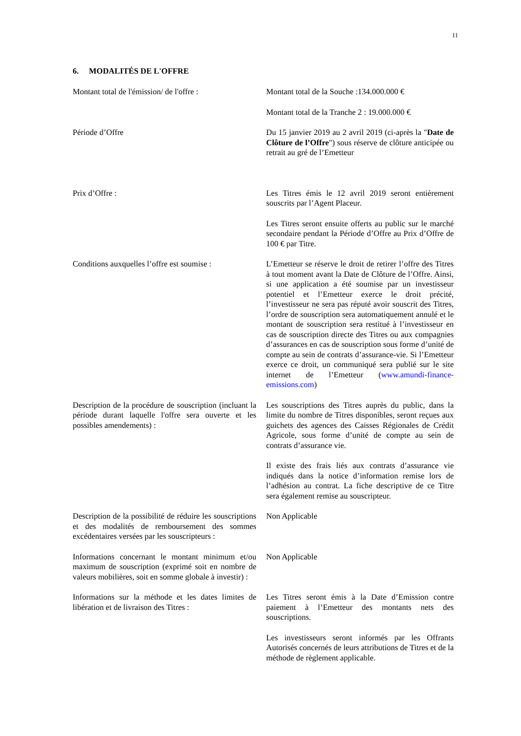11
6. MODALITÉS DE L'OFFRE
Montant total de l'émission/ de l'offre :
Montant total de la Souche :134.000.000 €
Montant total de la Tranche 2 : 19.000.000 €
Période d’Offre Du 15 janvier 2019 au 2 avril 2019 (ci-après la "Date de Clôture de l’Offre") sous réserve de clôture anticipée ou retrait au gré de l’Emetteur
Prix d’Offre : Les Titres émis le 12 avril 2019 seront entièrement souscrits par l’Agent Placeur.
Les Titres seront ensuite offerts au public sur le marché secondaire pendant la Période d’Offre au Prix d’Offre de 100 € par Titre.
Conditions auxquelles l’offre est soumise :
L’Emetteur se réserve le droit de retirer l’offre des Titres à tout moment avant la Date de Clôture de l’Offre. Ainsi, si une application a été soumise par un investisseur potentiel et l’Emetteur exerce le droit précité, l’investisseur ne sera pas réputé avoir souscrit des Titres, l’ordre de souscription sera automatiquement annulé et le montant de souscription sera restitué à l’investisseur en cas de souscription directe des Titres ou aux compagnies d’assurances en cas de souscription sous forme d’unité de compte au sein de contrats d’assurance-vie. Si l’Emetteur exerce ce droit, un communiqué sera publié sur le site internet de l’Emetteur (www.amundi-finance-emissions.com)
Description de la procédure de souscription (incluant la période durant laquelle l'offre sera ouverte et les possibles amendements) :
Les souscriptions des Titres auprès du public, dans la limite du nombre de Titres disponibles, seront reçues aux guichets des agences des Caisses Régionales de Crédit Agricole, sous forme d’unité de compte au sein de contrats d’assurance vie.
Il existe des frais liés aux contrats d’assurance vie indiqués dans la notice d’information remise lors de l’adhésion au contrat. La fiche descriptive de ce Titre sera également remise au souscripteur.
Description de la possibilité de réduire les souscriptions et des modalités de remboursement des sommes excédentaires versées par les souscripteurs :
Non Applicable
Informations concernant le montant minimum et/ou maximum de souscription (exprimé soit en nombre de valeurs mobilières, soit en somme globale à investir) :
Non Applicable
Informations sur la méthode et les dates limites de libération et de livraison des Titres :
Les Titres seront émis à la Date d’Emission contre paiement à l’Emetteur des montants nets des souscriptions.
Les investisseurs seront informés par les Offrants Autorisés concernés de leurs attributions de Titres et de la méthode de règlement applicable.